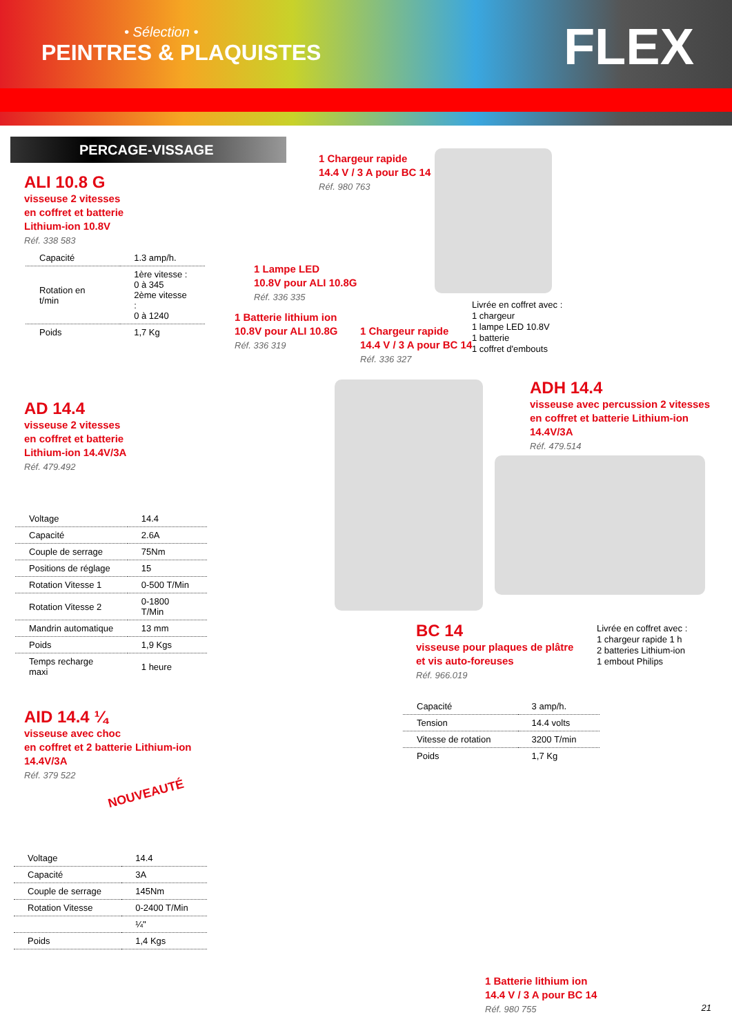• Sélection •
PEINTRES & PLAQUISTES
FLEX
PERCAGE-VISSAGE
ALI 10.8 G
visseuse 2 vitesses
en coffret et batterie
Lithium-ion 10.8V
Réf. 338 583
| Capacité | 1.3 amp/h. |
| Rotation en t/min | 1ère vitesse : 0 à 345 2ème vitesse : 0 à 1240 |
| Poids | 1,7 Kg |
1 Chargeur rapide
14.4 V / 3 A pour BC 14
Réf. 980 763
1 Lampe LED
10.8V pour ALI 10.8G
Réf. 336 335
1 Batterie lithium ion
10.8V pour ALI 10.8G
Réf. 336 319
1 Chargeur rapide
14.4 V / 3 A pour BC 14
Réf. 336 327
Livrée en coffret avec :
1 chargeur
1 lampe LED 10.8V
1 batterie
1 coffret d'embouts
AD 14.4
visseuse 2 vitesses
en coffret et batterie
Lithium-ion 14.4V/3A
Réf. 479.492
ADH 14.4
visseuse avec percussion 2 vitesses
en coffret et batterie Lithium-ion
14.4V/3A
Réf. 479.514
| Voltage | 14.4 |
| Capacité | 2.6A |
| Couple de serrage | 75Nm |
| Positions de réglage | 15 |
| Rotation Vitesse 1 | 0-500 T/Min |
| Rotation Vitesse 2 | 0-1800 T/Min |
| Mandrin automatique | 13 mm |
| Poids | 1,9 Kgs |
| Temps recharge maxi | 1 heure |
BC 14
visseuse pour plaques de plâtre
et vis auto-foreuses
Réf. 966.019
Livrée en coffret avec :
1 chargeur rapide 1 h
2 batteries Lithium-ion
1 embout Philips
| Capacité | 3 amp/h. |
| Tension | 14.4 volts |
| Vitesse de rotation | 3200 T/min |
| Poids | 1,7 Kg |
AID 14.4 ¼
visseuse avec choc
en coffret et 2 batterie Lithium-ion
14.4V/3A
Réf. 379 522
NOUVEAUTÉ
| Voltage | 14.4 |
| Capacité | 3A |
| Couple de serrage | 145Nm |
| Rotation Vitesse | 0-2400 T/Min |
| | ¼" |
| Poids | 1,4 Kgs |
1 Batterie lithium ion
14.4 V / 3 A pour BC 14
Réf. 980 755
21